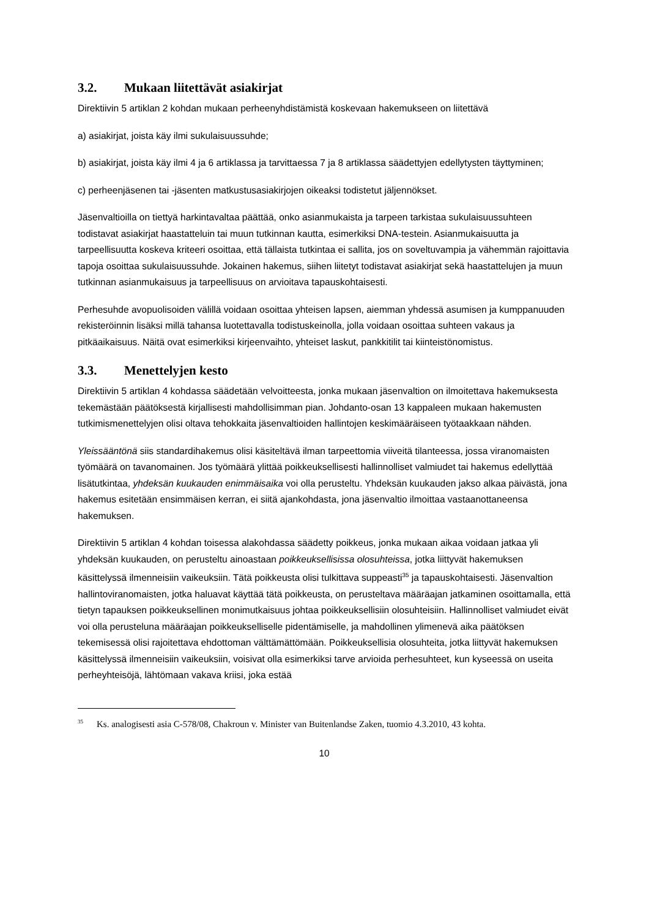3.2. Mukaan liitettävät asiakirjat
Direktiivin 5 artiklan 2 kohdan mukaan perheenyhdistämistä koskevaan hakemukseen on liitettävä
a) asiakirjat, joista käy ilmi sukulaisuussuhde;
b) asiakirjat, joista käy ilmi 4 ja 6 artiklassa ja tarvittaessa 7 ja 8 artiklassa säädettyjen edellytysten täyttyminen;
c) perheenjäsenen tai -jäsenten matkustusasiakirjojen oikeaksi todistetut jäljennökset.
Jäsenvaltioilla on tiettyä harkintavaltaa päättää, onko asianmukaista ja tarpeen tarkistaa sukulaisuussuhteen todistavat asiakirjat haastatteluin tai muun tutkinnan kautta, esimerkiksi DNA-testein. Asianmukaisuutta ja tarpeellisuutta koskeva kriteeri osoittaa, että tällaista tutkintaa ei sallita, jos on soveltuvampia ja vähemmän rajoittavia tapoja osoittaa sukulaisuussuhde. Jokainen hakemus, siihen liitetyt todistavat asiakirjat sekä haastattelujen ja muun tutkinnan asianmukaisuus ja tarpeellisuus on arvioitava tapauskohtaisesti.
Perhesuhde avopuolisoiden välillä voidaan osoittaa yhteisen lapsen, aiemman yhdessä asumisen ja kumppanuuden rekisteröinnin lisäksi millä tahansa luotettavalla todistuskeinolla, jolla voidaan osoittaa suhteen vakaus ja pitkäaikaisuus. Näitä ovat esimerkiksi kirjeenvaihto, yhteiset laskut, pankkitilit tai kiinteistönomistus.
3.3. Menettelyjen kesto
Direktiivin 5 artiklan 4 kohdassa säädetään velvoitteesta, jonka mukaan jäsenvaltion on ilmoitettava hakemuksesta tekemästään päätöksestä kirjallisesti mahdollisimman pian. Johdanto-osan 13 kappaleen mukaan hakemusten tutkimismenettelyjen olisi oltava tehokkaita jäsenvaltioiden hallintojen keskimääräiseen työtaakkaan nähden.
Yleissääntönä siis standardihakemus olisi käsiteltävä ilman tarpeettomia viiveitä tilanteessa, jossa viranomaisten työmäärä on tavanomainen. Jos työmäärä ylittää poikkeuksellisesti hallinnolliset valmiudet tai hakemus edellyttää lisätutkintaa, yhdeksän kuukauden enimmäisaika voi olla perusteltu. Yhdeksän kuukauden jakso alkaa päivästä, jona hakemus esitetään ensimmäisen kerran, ei siitä ajankohdasta, jona jäsenvaltio ilmoittaa vastaanottaneensa hakemuksen.
Direktiivin 5 artiklan 4 kohdan toisessa alakohdassa säädetty poikkeus, jonka mukaan aikaa voidaan jatkaa yli yhdeksän kuukauden, on perusteltu ainoastaan poikkeuksellisissa olosuhteissa, jotka liittyvät hakemuksen käsittelyssä ilmenneisiin vaikeuksiin. Tätä poikkeusta olisi tulkittava suppeasti<sup>35</sup> ja tapauskohtaisesti. Jäsenvaltion hallintoviranomaisten, jotka haluavat käyttää tätä poikkeusta, on perusteltava määräajan jatkaminen osoittamalla, että tietyn tapauksen poikkeuksellinen monimutkaisuus johtaa poikkeuksellisiin olosuhteisiin. Hallinnolliset valmiudet eivät voi olla perusteluna määräajan poikkeukselliselle pidentämiselle, ja mahdollinen ylimenevä aika päätöksen tekemisessä olisi rajoitettava ehdottoman välttämättömään. Poikkeuksellisia olosuhteita, jotka liittyvät hakemuksen käsittelyssä ilmenneisiin vaikeuksiin, voisivat olla esimerkiksi tarve arvioida perhesuhteet, kun kyseessä on useita perheyhteisöjä, lähtömaan vakava kriisi, joka estää
<sup>35</sup> Ks. analogisesti asia C-578/08, Chakroun v. Minister van Buitenlandse Zaken, tuomio 4.3.2010, 43 kohta.
10